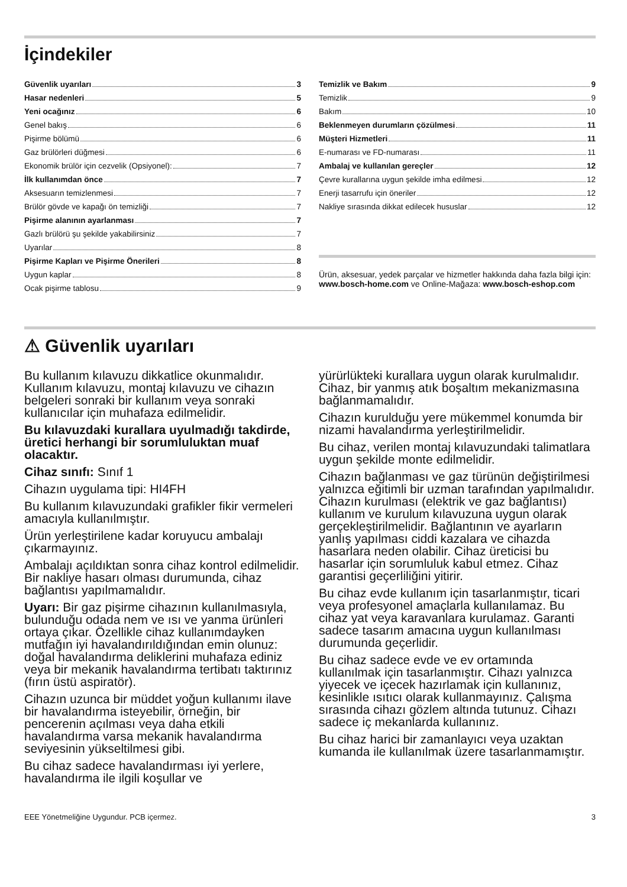İçindekiler
Güvenlik uyarıları 3
Hasar nedenleri 5
Yeni ocağınız 6
Genel bakış 6
Pişirme bölümü 6
Gaz brülörleri düğmesi 6
Ekonomik brülör için cezvelik (Opsiyonel): 7
İlk kullanımdan önce 7
Aksesuarın temizlenmesi 7
Brülör gövde ve kapağı ön temizliği 7
Pişirme alanının ayarlanması 7
Gazlı brülörü şu şekilde yakabilirsiniz 7
Uyarılar 8
Pişirme Kapları ve Pişirme Önerileri 8
Uygun kaplar 8
Ocak pişirme tablosu 9
Temizlik ve Bakım 9
Temizlik 9
Bakım 10
Beklenmeyen durumların çözülmesi 11
Müşteri Hizmetleri 11
E-numarası ve FD-numarası 11
Ambalaj ve kullanılan gereçler 12
Çevre kurallarına uygun şekilde imha edilmesi 12
Enerji tasarrufu için öneriler 12
Nakliye sırasında dikkat edilecek hususlar 12
Ürün, aksesuar, yedek parçalar ve hizmetler hakkında daha fazla bilgi için: www.bosch-home.com ve Online-Mağaza: www.bosch-eshop.com
⚠ Güvenlik uyarıları
Bu kullanım kılavuzu dikkatlice okunmalıdır. Kullanım kılavuzu, montaj kılavuzu ve cihazın belgeleri sonraki bir kullanım veya sonraki kullanıcılar için muhafaza edilmelidir.
Bu kılavuzdaki kurallara uyulmadığı takdirde, üretici herhangi bir sorumluluktan muaf olacaktır.
Cihaz sınıfı: Sınıf 1
Cihazın uygulama tipi: HI4FH
Bu kullanım kılavuzundaki grafikler fikir vermeleri amacıyla kullanılmıştır.
Ürün yerleştirilene kadar koruyucu ambalajı çıkarmayınız.
Ambalajı açıldıktan sonra cihaz kontrol edilmelidir. Bir nakliye hasarı olması durumunda, cihaz bağlantısı yapılmamalıdır.
Uyarı: Bir gaz pişirme cihazının kullanılmasıyla, bulunduğu odada nem ve ısı ve yanma ürünleri ortaya çıkar. Özellikle cihaz kullanımdayken mutfağın iyi havalandırıldığından emin olunuz: doğal havalandırma deliklerini muhafaza ediniz veya bir mekanik havalandırma tertibatı taktırınız (fırın üstü aspiratör).
Cihazın uzunca bir müddet yoğun kullanımı ilave bir havalandırma isteyebilir, örneğin, bir pencerenin açılması veya daha etkili havalandırma varsa mekanik havalandırma seviyesinin yükseltilmesi gibi.
Bu cihaz sadece havalandırması iyi yerlere, havalandırma ile ilgili koşullar ve
yürürlükteki kurallara uygun olarak kurulmalıdır. Cihaz, bir yanmış atık boşaltım mekanizmasına bağlanmamalıdır.
Cihazın kurulduğu yere mükemmel konumda bir nizami havalandırma yerleştirilmelidir.
Bu cihaz, verilen montaj kılavuzundaki talimatlara uygun şekilde monte edilmelidir.
Cihazın bağlanması ve gaz türünün değiştirilmesi yalnızca eğitimli bir uzman tarafından yapılmalıdır. Cihazın kurulması (elektrik ve gaz bağlantısı) kullanım ve kurulum kılavuzuna uygun olarak gerçekleştirilmelidir. Bağlantının ve ayarların yanlış yapılması ciddi kazalara ve cihazda hasarlara neden olabilir. Cihaz üreticisi bu hasarlar için sorumluluk kabul etmez. Cihaz garantisi geçerliliğini yitirir.
Bu cihaz evde kullanım için tasarlanmıştır, ticari veya profesyonel amaçlarla kullanılamaz. Bu cihaz yat veya karavanlara kurulamaz. Garanti sadece tasarım amacına uygun kullanılması durumunda geçerlidir.
Bu cihaz sadece evde ve ev ortamında kullanılmak için tasarlanmıştır. Cihazı yalnızca yiyecek ve içecek hazırlamak için kullanınız, kesinlikle ısıtıcı olarak kullanmayınız. Çalışma sırasında cihazı gözlem altında tutunuz. Cihazı sadece iç mekanlarda kullanınız.
Bu cihaz harici bir zamanlayıcı veya uzaktan kumanda ile kullanılmak üzere tasarlanmamıştır.
EEE Yönetmeliğine Uygundur. PCB içermez. 3